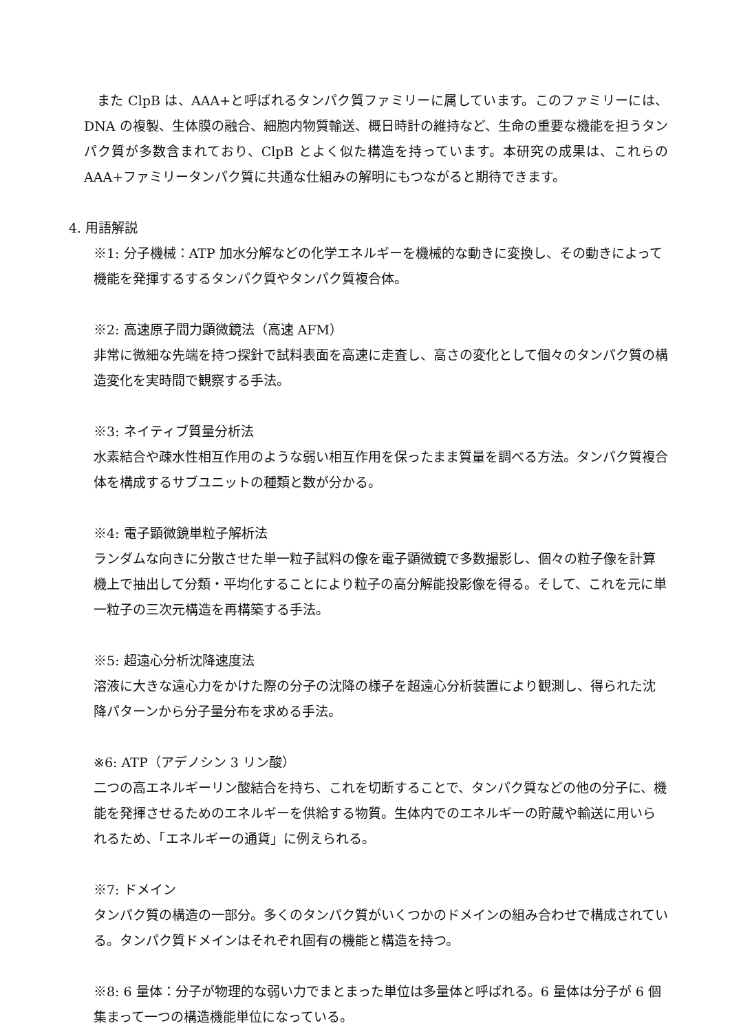また ClpB は、AAA+と呼ばれるタンパク質ファミリーに属しています。このファミリーには、DNA の複製、生体膜の融合、細胞内物質輸送、概日時計の維持など、生命の重要な機能を担うタンパク質が多数含まれており、ClpB とよく似た構造を持っています。本研究の成果は、これらの AAA+ファミリータンパク質に共通な仕組みの解明にもつながると期待できます。
4. 用語解説
※1: 分子機械：ATP 加水分解などの化学エネルギーを機械的な動きに変換し、その動きによって機能を発揮するするタンパク質やタンパク質複合体。
※2: 高速原子間力顕微鏡法（高速 AFM）
非常に微細な先端を持つ探針で試料表面を高速に走査し、高さの変化として個々のタンパク質の構造変化を実時間で観察する手法。
※3: ネイティブ質量分析法
水素結合や疎水性相互作用のような弱い相互作用を保ったまま質量を調べる方法。タンパク質複合体を構成するサブユニットの種類と数が分かる。
※4: 電子顕微鏡単粒子解析法
ランダムな向きに分散させた単一粒子試料の像を電子顕微鏡で多数撮影し、個々の粒子像を計算機上で抽出して分類・平均化することにより粒子の高分解能投影像を得る。そして、これを元に単一粒子の三次元構造を再構築する手法。
※5: 超遠心分析沈降速度法
溶液に大きな遠心力をかけた際の分子の沈降の様子を超遠心分析装置により観測し、得られた沈降パターンから分子量分布を求める手法。
※6: ATP（アデノシン 3 リン酸）
二つの高エネルギーリン酸結合を持ち、これを切断することで、タンパク質などの他の分子に、機能を発揮させるためのエネルギーを供給する物質。生体内でのエネルギーの貯蔵や輸送に用いられるため、「エネルギーの通貨」に例えられる。
※7: ドメイン
タンパク質の構造の一部分。多くのタンパク質がいくつかのドメインの組み合わせで構成されている。タンパク質ドメインはそれぞれ固有の機能と構造を持つ。
※8: 6 量体：分子が物理的な弱い力でまとまった単位は多量体と呼ばれる。6 量体は分子が 6 個集まって一つの構造機能単位になっている。